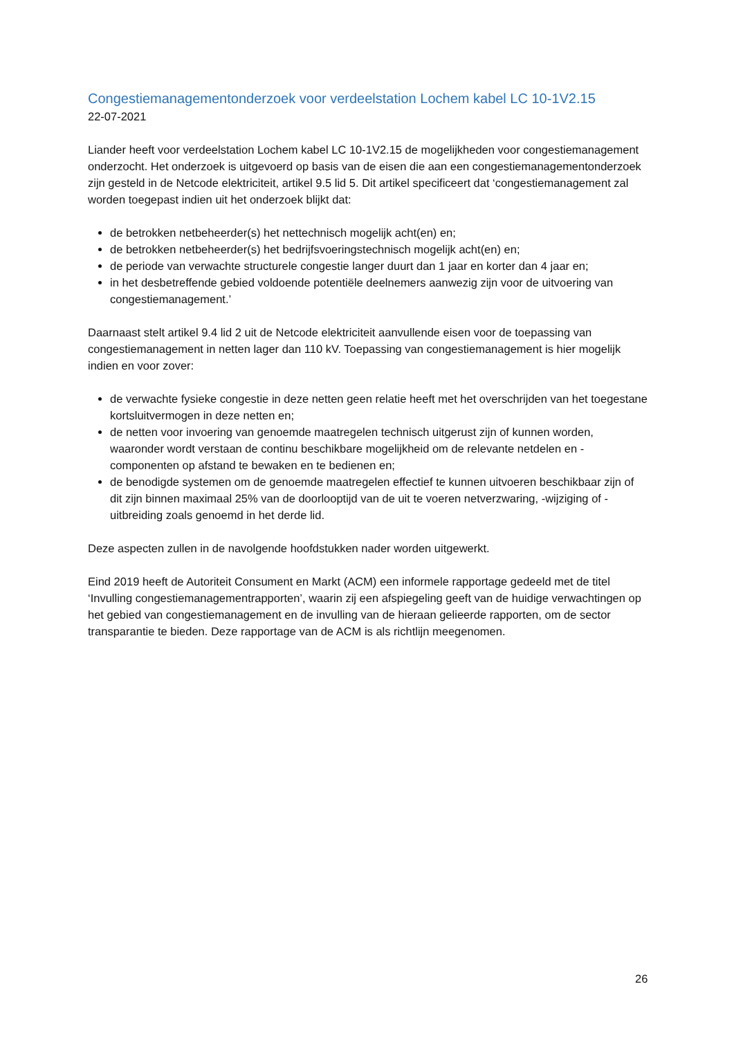Congestiemanagementonderzoek voor verdeelstation Lochem kabel LC 10-1V2.15
22-07-2021
Liander heeft voor verdeelstation Lochem kabel LC 10-1V2.15 de mogelijkheden voor congestiemanagement onderzocht. Het onderzoek is uitgevoerd op basis van de eisen die aan een congestiemanagementonderzoek zijn gesteld in de Netcode elektriciteit, artikel 9.5 lid 5. Dit artikel specificeert dat ‘congestiemanagement zal worden toegepast indien uit het onderzoek blijkt dat:
de betrokken netbeheerder(s) het nettechnisch mogelijk acht(en) en;
de betrokken netbeheerder(s) het bedrijfsvoeringstechnisch mogelijk acht(en) en;
de periode van verwachte structurele congestie langer duurt dan 1 jaar en korter dan 4 jaar en;
in het desbetreffende gebied voldoende potentiële deelnemers aanwezig zijn voor de uitvoering van congestiemanagement.’
Daarnaast stelt artikel 9.4 lid 2 uit de Netcode elektriciteit aanvullende eisen voor de toepassing van congestiemanagement in netten lager dan 110 kV. Toepassing van congestiemanagement is hier mogelijk indien en voor zover:
de verwachte fysieke congestie in deze netten geen relatie heeft met het overschrijden van het toegestane kortsluitvermogen in deze netten en;
de netten voor invoering van genoemde maatregelen technisch uitgerust zijn of kunnen worden, waaronder wordt verstaan de continu beschikbare mogelijkheid om de relevante netdelen en -componenten op afstand te bewaken en te bedienen en;
de benodigde systemen om de genoemde maatregelen effectief te kunnen uitvoeren beschikbaar zijn of dit zijn binnen maximaal 25% van de doorlooptijd van de uit te voeren netverzwaring, -wijziging of -uitbreiding zoals genoemd in het derde lid.
Deze aspecten zullen in de navolgende hoofdstukken nader worden uitgewerkt.
Eind 2019 heeft de Autoriteit Consument en Markt (ACM) een informele rapportage gedeeld met de titel ‘Invulling congestiemanagementrapporten’, waarin zij een afspiegeling geeft van de huidige verwachtingen op het gebied van congestiemanagement en de invulling van de hieraan gelieerde rapporten, om de sector transparantie te bieden. Deze rapportage van de ACM is als richtlijn meegenomen.
26